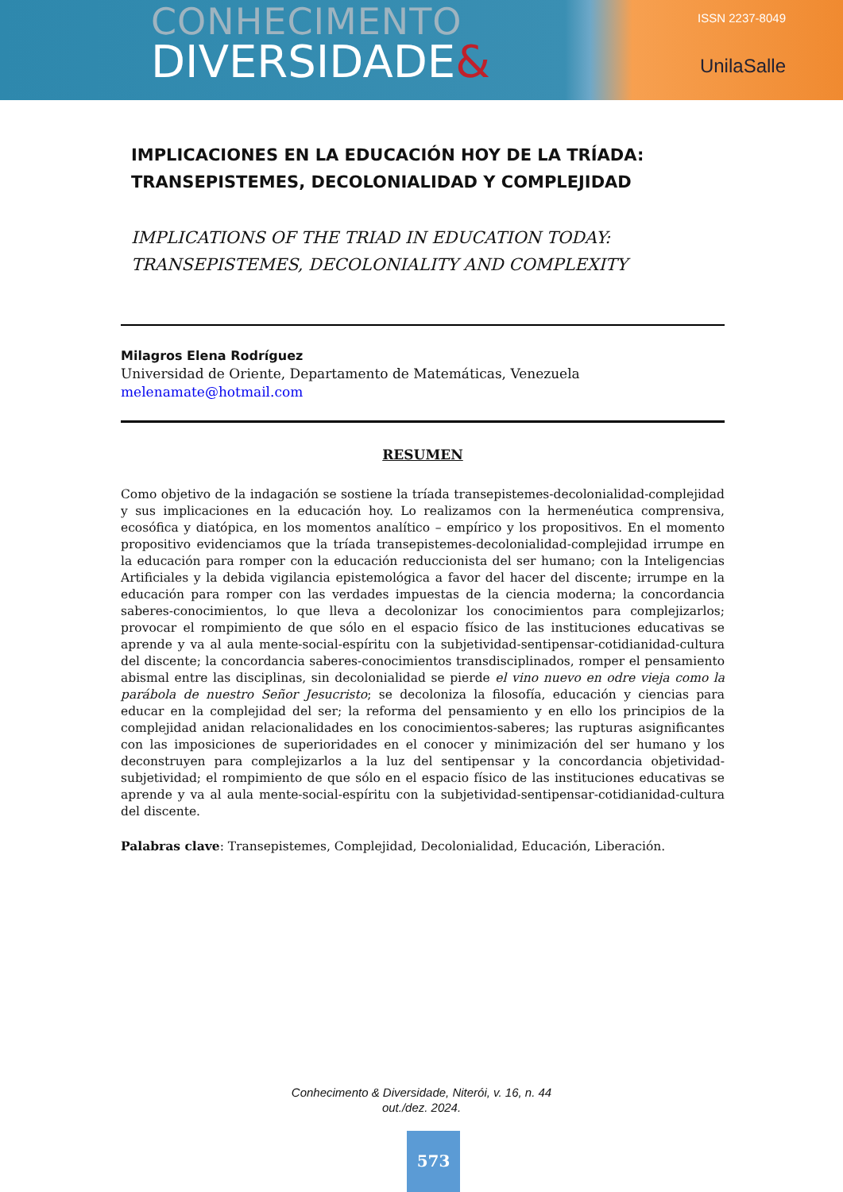CONHECIMENTO
DIVERSIDADE&
ISSN 2237-8049
UnilaSalle
IMPLICACIONES EN LA EDUCACIÓN HOY DE LA TRÍADA: TRANSEPISTEMES, DECOLONIALIDAD Y COMPLEJIDAD
IMPLICATIONS OF THE TRIAD IN EDUCATION TODAY: TRANSEPISTEMES, DECOLONIALITY AND COMPLEXITY
Milagros Elena Rodríguez
Universidad de Oriente, Departamento de Matemáticas, Venezuela
melenamate@hotmail.com
RESUMEN
Como objetivo de la indagación se sostiene la tríada transepistemes-decolonialidad-complejidad y sus implicaciones en la educación hoy. Lo realizamos con la hermenéutica comprensiva, ecosófica y diatópica, en los momentos analítico – empírico y los propositivos. En el momento propositivo evidenciamos que la tríada transepistemes-decolonialidad-complejidad irrumpe en la educación para romper con la educación reduccionista del ser humano; con la Inteligencias Artificiales y la debida vigilancia epistemológica a favor del hacer del discente; irrumpe en la educación para romper con las verdades impuestas de la ciencia moderna; la concordancia saberes-conocimientos, lo que lleva a decolonizar los conocimientos para complejizarlos; provocar el rompimiento de que sólo en el espacio físico de las instituciones educativas se aprende y va al aula mente-social-espíritu con la subjetividad-sentipensar-cotidianidad-cultura del discente; la concordancia saberes-conocimientos transdisciplinados, romper el pensamiento abismal entre las disciplinas, sin decolonialidad se pierde el vino nuevo en odre vieja como la parábola de nuestro Señor Jesucristo; se decoloniza la filosofía, educación y ciencias para educar en la complejidad del ser; la reforma del pensamiento y en ello los principios de la complejidad anidan relacionalidades en los conocimientos-saberes; las rupturas asignificantes con las imposiciones de superioridades en el conocer y minimización del ser humano y los deconstruyen para complejizarlos a la luz del sentipensar y la concordancia objetividad-subjetividad; el rompimiento de que sólo en el espacio físico de las instituciones educativas se aprende y va al aula mente-social-espíritu con la subjetividad-sentipensar-cotidianidad-cultura del discente.
Palabras clave: Transepistemes, Complejidad, Decolonialidad, Educación, Liberación.
Conhecimento & Diversidade, Niterói, v. 16, n. 44
out./dez. 2024.
573